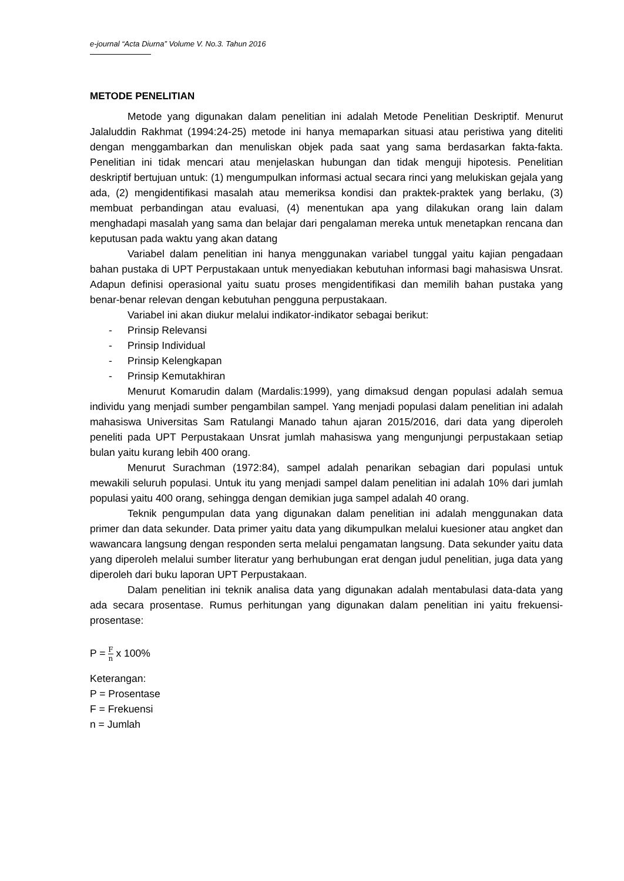e-journal “Acta Diurna” Volume V. No.3. Tahun 2016
METODE PENELITIAN
Metode yang digunakan dalam penelitian ini adalah Metode Penelitian Deskriptif. Menurut Jalaluddin Rakhmat (1994:24-25) metode ini hanya memaparkan situasi atau peristiwa yang diteliti dengan menggambarkan dan menuliskan objek pada saat yang sama berdasarkan fakta-fakta. Penelitian ini tidak mencari atau menjelaskan hubungan dan tidak menguji hipotesis. Penelitian deskriptif bertujuan untuk: (1) mengumpulkan informasi actual secara rinci yang melukiskan gejala yang ada, (2) mengidentifikasi masalah atau memeriksa kondisi dan praktek-praktek yang berlaku, (3) membuat perbandingan atau evaluasi, (4) menentukan apa yang dilakukan orang lain dalam menghadapi masalah yang sama dan belajar dari pengalaman mereka untuk menetapkan rencana dan keputusan pada waktu yang akan datang
Variabel dalam penelitian ini hanya menggunakan variabel tunggal yaitu kajian pengadaan bahan pustaka di UPT Perpustakaan untuk menyediakan kebutuhan informasi bagi mahasiswa Unsrat. Adapun definisi operasional yaitu suatu proses mengidentifikasi dan memilih bahan pustaka yang benar-benar relevan dengan kebutuhan pengguna perpustakaan.
Variabel ini akan diukur melalui indikator-indikator sebagai berikut:
- Prinsip Relevansi
- Prinsip Individual
- Prinsip Kelengkapan
- Prinsip Kemutakhiran
Menurut Komarudin dalam (Mardalis:1999), yang dimaksud dengan populasi adalah semua individu yang menjadi sumber pengambilan sampel. Yang menjadi populasi dalam penelitian ini adalah mahasiswa Universitas Sam Ratulangi Manado tahun ajaran 2015/2016, dari data yang diperoleh peneliti pada UPT Perpustakaan Unsrat jumlah mahasiswa yang mengunjungi perpustakaan setiap bulan yaitu kurang lebih 400 orang.
Menurut Surachman (1972:84), sampel adalah penarikan sebagian dari populasi untuk mewakili seluruh populasi. Untuk itu yang menjadi sampel dalam penelitian ini adalah 10% dari jumlah populasi yaitu 400 orang, sehingga dengan demikian juga sampel adalah 40 orang.
Teknik pengumpulan data yang digunakan dalam penelitian ini adalah menggunakan data primer dan data sekunder. Data primer yaitu data yang dikumpulkan melalui kuesioner atau angket dan wawancara langsung dengan responden serta melalui pengamatan langsung. Data sekunder yaitu data yang diperoleh melalui sumber literatur yang berhubungan erat dengan judul penelitian, juga data yang diperoleh dari buku laporan UPT Perpustakaan.
Dalam penelitian ini teknik analisa data yang digunakan adalah mentabulasi data-data yang ada secara prosentase. Rumus perhitungan yang digunakan dalam penelitian ini yaitu frekuensi-prosentase:
P = F n x 100%
Keterangan:
P = Prosentase
F = Frekuensi
n = Jumlah